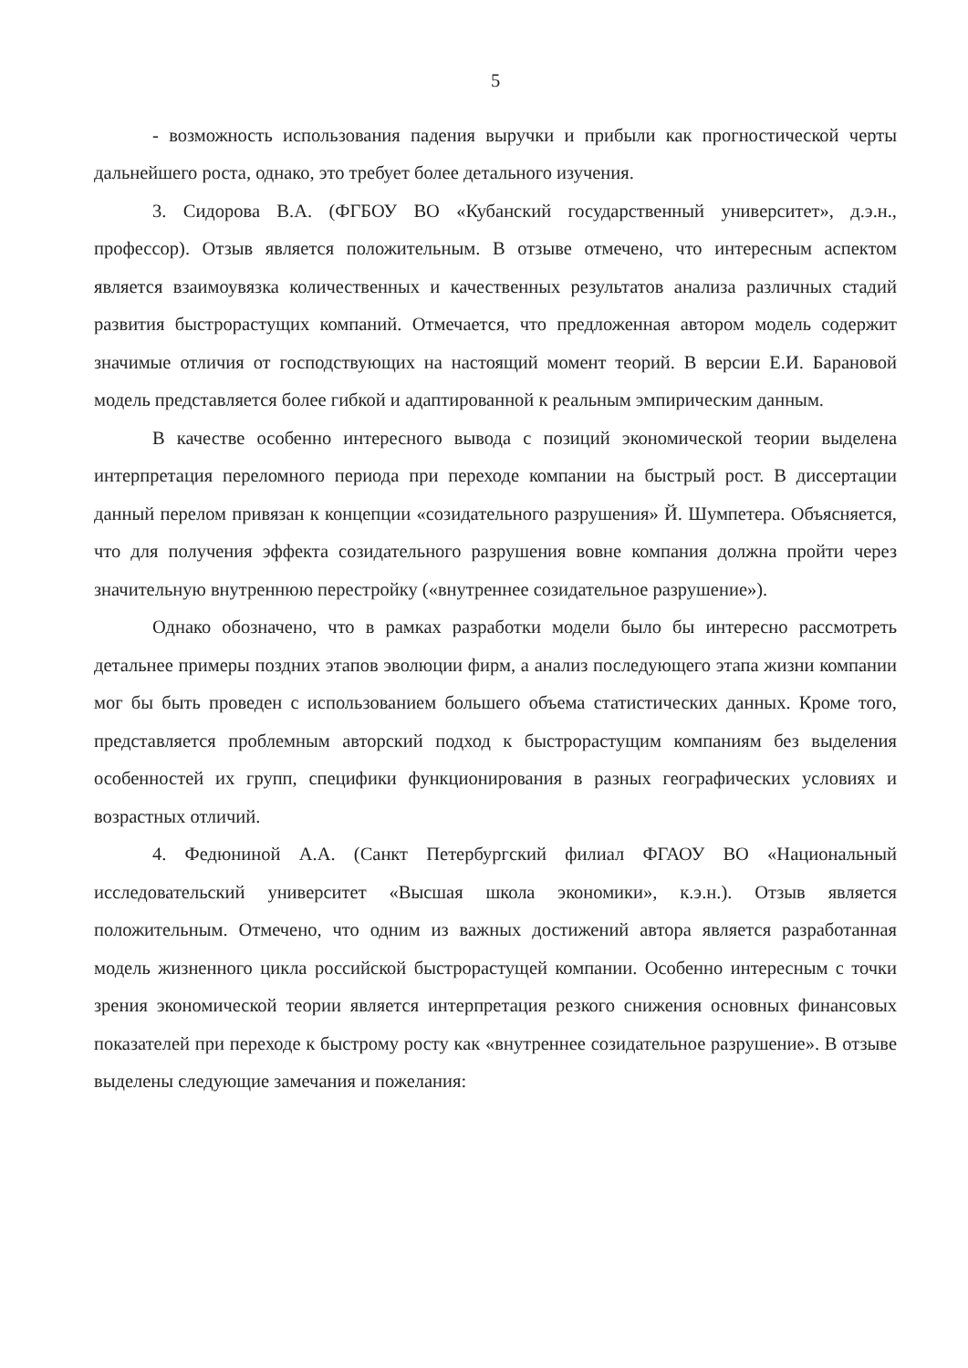5
- возможность использования падения выручки и прибыли как прогностической черты дальнейшего роста, однако, это требует более детального изучения.
3. Сидорова В.А. (ФГБОУ ВО «Кубанский государственный университет», д.э.н., профессор). Отзыв является положительным. В отзыве отмечено, что интересным аспектом является взаимоувязка количественных и качественных результатов анализа различных стадий развития быстрорастущих компаний. Отмечается, что предложенная автором модель содержит значимые отличия от господствующих на настоящий момент теорий. В версии Е.И. Барановой модель представляется более гибкой и адаптированной к реальным эмпирическим данным.
В качестве особенно интересного вывода с позиций экономической теории выделена интерпретация переломного периода при переходе компании на быстрый рост. В диссертации данный перелом привязан к концепции «созидательного разрушения» Й. Шумпетера. Объясняется, что для получения эффекта созидательного разрушения вовне компания должна пройти через значительную внутреннюю перестройку («внутреннее созидательное разрушение»).
Однако обозначено, что в рамках разработки модели было бы интересно рассмотреть детальнее примеры поздних этапов эволюции фирм, а анализ последующего этапа жизни компании мог бы быть проведен с использованием большего объема статистических данных. Кроме того, представляется проблемным авторский подход к быстрорастущим компаниям без выделения особенностей их групп, специфики функционирования в разных географических условиях и возрастных отличий.
4. Федюниной А.А. (Санкт Петербургский филиал ФГАОУ ВО «Национальный исследовательский университет «Высшая школа экономики», к.э.н.). Отзыв является положительным. Отмечено, что одним из важных достижений автора является разработанная модель жизненного цикла российской быстрорастущей компании. Особенно интересным с точки зрения экономической теории является интерпретация резкого снижения основных финансовых показателей при переходе к быстрому росту как «внутреннее созидательное разрушение». В отзыве выделены следующие замечания и пожелания: